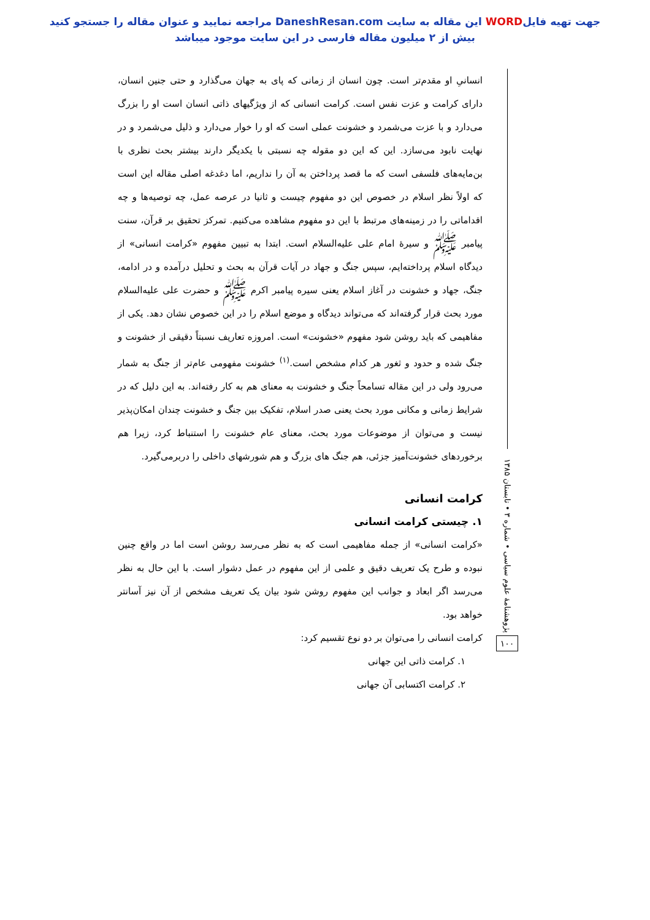جهت تهیه فایلWORD این مقاله به سایت DaneshResan.com مراجعه نمایید و عنوان مقاله را جستجو کنید
بیش از ۲ میلیون مقاله فارسی در این سایت موجود میباشد
پژوهشنامهٔ علوم سیاسی • شماره ۳ • تابستان ۱۳۸۵
۱۰۰
انسانیِ او مقدم‌تر است. چون انسان از زمانی که پای به جهان می‌گذارد و حتی جنین انسان، دارای کرامت و عزت نفس است. کرامت انسانی که از ویژگیهای ذاتی انسان است او را بزرگ می‌دارد و با عزت می‌شمرد و خشونت عملی است که او را خوار می‌دارد و ذلیل می‌شمرد و در نهایت نابود می‌سازد. این که این دو مقوله چه نسبتی با یکدیگر دارند بیشتر بحث نظری با بن‌مایه‌های فلسفی است که ما قصد پرداختن به آن را نداریم، اما دغدغه اصلی مقاله این است که اولاً نظر اسلام در خصوص این دو مفهوم چیست و ثانیا در عرصه عمل، چه توصیه‌ها و چه اقداماتی را در زمینه‌های مرتبط با این دو مفهوم مشاهده می‌کنیم. تمرکز تحقیق بر قرآن، سنت پیامبر ﷺ و سیرهٔ امام علی علیه‌السلام است. ابتدا به تبیین مفهوم «کرامت انسانی» از دیدگاه اسلام پرداخته‌ایم، سپس جنگ و جهاد در آیات قرآن به بحث و تحلیل درآمده و در ادامه، جنگ، جهاد و خشونت در آغاز اسلام یعنی سیره پیامبر اکرم ﷺ و حضرت علی علیه‌السلام مورد بحث قرار گرفته‌اند که می‌تواند دیدگاه و موضع اسلام را در این خصوص نشان دهد. یکی از مفاهیمی که باید روشن شود مفهوم «خشونت» است. امروزه تعاریف نسبتاً دقیقی از خشونت و جنگ شده و حدود و ثغور هر کدام مشخص است.<sup>(۱)</sup> خشونت مفهومی عام‌تر از جنگ به شمار می‌رود ولی در این مقاله تسامحاً جنگ و خشونت به معنای هم به کار رفته‌اند. به این دلیل که در شرایط زمانی و مکانی مورد بحث یعنی صدر اسلام، تفکیک بین جنگ و خشونت چندان امکان‌پذیر نیست و می‌توان از موضوعات مورد بحث، معنای عام خشونت را استنباط کرد، زیرا هم برخوردهای خشونت‌آمیز جزئی، هم جنگ های بزرگ و هم شورشهای داخلی را دربرمی‌گیرد.
کرامت انسانی
۱. چیستی کرامت انسانی
«کرامت انسانی» از جمله مفاهیمی است که به نظر می‌رسد روشن است اما در واقع چنین نبوده و طرح یک تعریف دقیق و علمی از این مفهوم در عمل دشوار است. با این حال به نظر می‌رسد اگر ابعاد و جوانب این مفهوم روشن شود بیان یک تعریف مشخص از آن نیز آسانتر خواهد بود.
کرامت انسانی را می‌توان بر دو نوع تقسیم کرد:
۱. کرامت ذاتی این جهانی
۲. کرامت اکتسابی آن جهانی